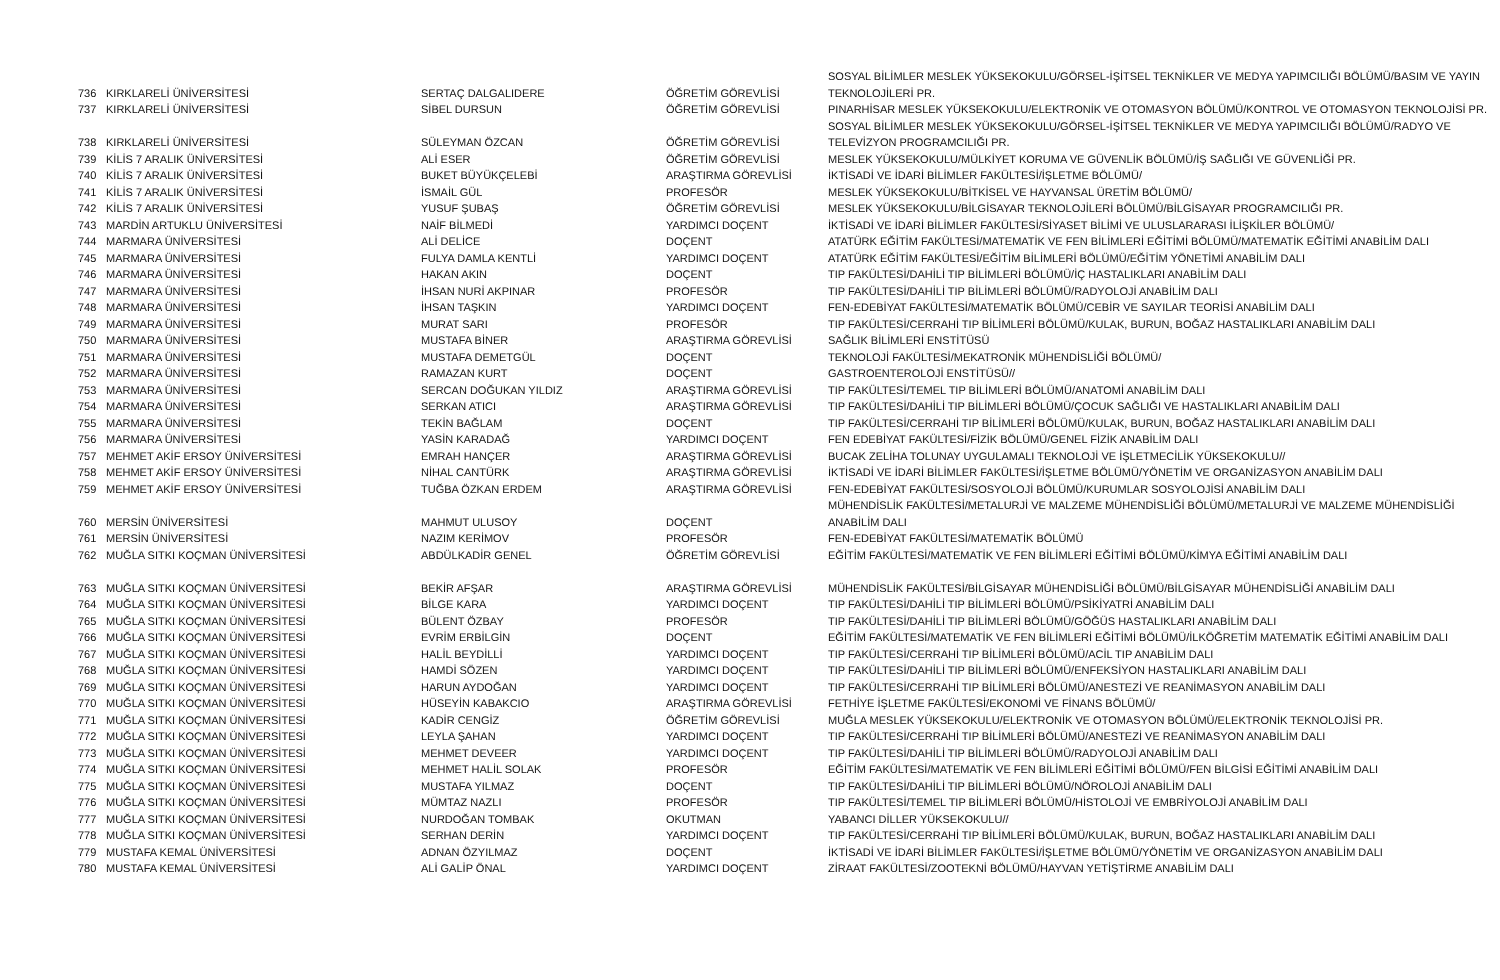| 736 | KIRKLARELİ ÜNİVERSİTESİ | SERTAÇ DALGALIDERE | ÖĞRETİM GÖREVLİSİ | SOSYAL BİLİMLER MESLEK YÜKSEKOKULU/GÖRSEL-İŞİTSEL TEKNİKLER VE MEDYA YAPIMCILIĞI BÖLÜMÜ/BASIM VE YAYIN TEKNOLOJİLERİ PR. |
| 737 | KIRKLARELİ ÜNİVERSİTESİ | SİBEL DURSUN | ÖĞRETİM GÖREVLİSİ | PINARHİSAR MESLEK YÜKSEKOKULU/ELEKTRONİK VE OTOMASYON BÖLÜMÜ/KONTROL VE OTOMASYON TEKNOLOJİSİ PR. |
| 738 | KIRKLARELİ ÜNİVERSİTESİ | SÜLEYMAN ÖZCAN | ÖĞRETİM GÖREVLİSİ | SOSYAL BİLİMLER MESLEK YÜKSEKOKULU/GÖRSEL-İŞİTSEL TEKNİKLER VE MEDYA YAPIMCILIĞI BÖLÜMÜ/RADYO VE TELEVİZYON PROGRAMCILIĞI PR. |
| 739 | KİLİS 7 ARALIK ÜNİVERSİTESİ | ALİ ESER | ÖĞRETİM GÖREVLİSİ | MESLEK YÜKSEKOKULU/MÜLKİYET KORUMA VE GÜVENLİK BÖLÜMÜ/İŞ SAĞLIĞI VE GÜVENLİĞİ PR. |
| 740 | KİLİS 7 ARALIK ÜNİVERSİTESİ | BUKET BÜYÜKÇELEBİ | ARAŞTIRMA GÖREVLİSİ | İKTİSADİ VE İDARİ BİLİMLER FAKÜLTESİ/İŞLETME BÖLÜMÜ/ |
| 741 | KİLİS 7 ARALIK ÜNİVERSİTESİ | İSMAİL GÜL | PROFESÖR | MESLEK YÜKSEKOKULU/BİTKİSEL VE HAYVANSAL ÜRETİM BÖLÜMÜ/ |
| 742 | KİLİS 7 ARALIK ÜNİVERSİTESİ | YUSUF ŞUBAŞ | ÖĞRETİM GÖREVLİSİ | MESLEK YÜKSEKOKULU/BİLGİSAYAR TEKNOLOJİLERİ BÖLÜMÜ/BİLGİSAYAR PROGRAMCILIĞI PR. |
| 743 | MARDİN ARTUKLU ÜNİVERSİTESİ | NAİF BİLMEDİ | YARDIMCI DOÇENT | İKTİSADİ VE İDARİ BİLİMLER FAKÜLTESİ/SİYASET BİLİMİ VE ULUSLARARASI İLİŞKİLER BÖLÜMÜ/ |
| 744 | MARMARA ÜNİVERSİTESİ | ALİ DELİCE | DOÇENT | ATATÜRK EĞİTİM FAKÜLTESİ/MATEMATİK VE FEN BİLİMLERİ EĞİTİMİ BÖLÜMÜ/MATEMATİK EĞİTİMİ ANABİLİM DALI |
| 745 | MARMARA ÜNİVERSİTESİ | FULYA DAMLA KENTLİ | YARDIMCI DOÇENT | ATATÜRK EĞİTİM FAKÜLTESİ/EĞİTİM BİLİMLERİ BÖLÜMÜ/EĞİTİM YÖNETİMİ ANABİLİM DALI |
| 746 | MARMARA ÜNİVERSİTESİ | HAKAN AKIN | DOÇENT | TIP FAKÜLTESİ/DAHİLİ TIP BİLİMLERİ BÖLÜMÜ/İÇ HASTALIKLARI ANABİLİM DALI |
| 747 | MARMARA ÜNİVERSİTESİ | İHSAN NURİ AKPINAR | PROFESÖR | TIP FAKÜLTESİ/DAHİLİ TIP BİLİMLERİ BÖLÜMÜ/RADYOLOJİ ANABİLİM DALI |
| 748 | MARMARA ÜNİVERSİTESİ | İHSAN TAŞKIN | YARDIMCI DOÇENT | FEN-EDEBİYAT FAKÜLTESİ/MATEMATİK BÖLÜMÜ/CEBİR VE SAYILAR TEORİSİ ANABİLİM DALI |
| 749 | MARMARA ÜNİVERSİTESİ | MURAT SARI | PROFESÖR | TIP FAKÜLTESİ/CERRAHİ TIP BİLİMLERİ BÖLÜMÜ/KULAK, BURUN, BOĞAZ HASTALIKLARI ANABİLİM DALI |
| 750 | MARMARA ÜNİVERSİTESİ | MUSTAFA BİNER | ARAŞTIRMA GÖREVLİSİ | SAĞLIK BİLİMLERİ ENSTİTÜSÜ |
| 751 | MARMARA ÜNİVERSİTESİ | MUSTAFA DEMETGÜL | DOÇENT | TEKNOLOJİ FAKÜLTESİ/MEKATRONİK MÜHENDİSLİĞİ BÖLÜMÜ/ |
| 752 | MARMARA ÜNİVERSİTESİ | RAMAZAN KURT | DOÇENT | GASTROENTEROLOJİ ENSTİTÜSÜ// |
| 753 | MARMARA ÜNİVERSİTESİ | SERCAN DOĞUKAN YILDIZ | ARAŞTIRMA GÖREVLİSİ | TIP FAKÜLTESİ/TEMEL TIP BİLİMLERİ BÖLÜMÜ/ANATOMİ ANABİLİM DALI |
| 754 | MARMARA ÜNİVERSİTESİ | SERKAN ATICI | ARAŞTIRMA GÖREVLİSİ | TIP FAKÜLTESİ/DAHİLİ TIP BİLİMLERİ BÖLÜMÜ/ÇOCUK SAĞLIĞI VE HASTALIKLARI ANABİLİM DALI |
| 755 | MARMARA ÜNİVERSİTESİ | TEKİN BAĞLAM | DOÇENT | TIP FAKÜLTESİ/CERRAHİ TIP BİLİMLERİ BÖLÜMÜ/KULAK, BURUN, BOĞAZ HASTALIKLARI ANABİLİM DALI |
| 756 | MARMARA ÜNİVERSİTESİ | YASİN KARADAĞ | YARDIMCI DOÇENT | FEN EDEBİYAT FAKÜLTESİ/FİZİK BÖLÜMÜ/GENEL FİZİK ANABİLİM DALI |
| 757 | MEHMET AKİF ERSOY ÜNİVERSİTESİ | EMRAH HANÇER | ARAŞTIRMA GÖREVLİSİ | BUCAK ZELİHA TOLUNAY UYGULAMALI TEKNOLOJİ VE İŞLETMECİLİK YÜKSEKOKULU// |
| 758 | MEHMET AKİF ERSOY ÜNİVERSİTESİ | NİHAL CANTÜRK | ARAŞTIRMA GÖREVLİSİ | İKTİSADİ VE İDARİ BİLİMLER FAKÜLTESİ/İŞLETME BÖLÜMÜ/YÖNETİM VE ORGANİZASYON ANABİLİM DALI |
| 759 | MEHMET AKİF ERSOY ÜNİVERSİTESİ | TUĞBA ÖZKAN ERDEM | ARAŞTIRMA GÖREVLİSİ | FEN-EDEBİYAT FAKÜLTESİ/SOSYOLOJİ BÖLÜMÜ/KURUMLAR SOSYOLOJİSİ ANABİLİM DALI |
| 760 | MERSİN ÜNİVERSİTESİ | MAHMUT ULUSOY | DOÇENT | MÜHENDİSLİK FAKÜLTESİ/METALURJİ VE MALZEME MÜHENDİSLİĞİ BÖLÜMÜ/METALURJİ VE MALZEME MÜHENDİSLİĞİ ANABİLİM DALI |
| 761 | MERSİN ÜNİVERSİTESİ | NAZIM KERİMOV | PROFESÖR | FEN-EDEBİYAT FAKÜLTESİ/MATEMATİK BÖLÜMÜ |
| 762 | MUĞLA SITKI KOÇMAN ÜNİVERSİTESİ | ABDÜLKADİR GENEL | ÖĞRETİM GÖREVLİSİ | EĞİTİM FAKÜLTESİ/MATEMATİK VE FEN BİLİMLERİ EĞİTİMİ BÖLÜMÜ/KİMYA EĞİTİMİ ANABİLİM DALI |
| 763 | MUĞLA SITKI KOÇMAN ÜNİVERSİTESİ | BEKİR AFŞAR | ARAŞTIRMA GÖREVLİSİ | MÜHENDİSLİK FAKÜLTESİ/BİLGİSAYAR MÜHENDİSLİĞİ BÖLÜMÜ/BİLGİSAYAR MÜHENDİSLİĞİ ANABİLİM DALI |
| 764 | MUĞLA SITKI KOÇMAN ÜNİVERSİTESİ | BİLGE KARA | YARDIMCI DOÇENT | TIP FAKÜLTESİ/DAHİLİ TIP BİLİMLERİ BÖLÜMÜ/PSİKİYATRİ ANABİLİM DALI |
| 765 | MUĞLA SITKI KOÇMAN ÜNİVERSİTESİ | BÜLENT ÖZBAY | PROFESÖR | TIP FAKÜLTESİ/DAHİLİ TIP BİLİMLERİ BÖLÜMÜ/GÖĞÜS HASTALIKLARI ANABİLİM DALI |
| 766 | MUĞLA SITKI KOÇMAN ÜNİVERSİTESİ | EVRİM ERBİLGİN | DOÇENT | EĞİTİM FAKÜLTESİ/MATEMATİK VE FEN BİLİMLERİ EĞİTİMİ BÖLÜMÜ/İLKÖĞRETİM MATEMATİK EĞİTİMİ ANABİLİM DALI |
| 767 | MUĞLA SITKI KOÇMAN ÜNİVERSİTESİ | HALİL BEYDİLLİ | YARDIMCI DOÇENT | TIP FAKÜLTESİ/CERRAHİ TIP BİLİMLERİ BÖLÜMÜ/ACİL TIP ANABİLİM DALI |
| 768 | MUĞLA SITKI KOÇMAN ÜNİVERSİTESİ | HAMDİ SÖZEN | YARDIMCI DOÇENT | TIP FAKÜLTESİ/DAHİLİ TIP BİLİMLERİ BÖLÜMÜ/ENFEKSİYON HASTALIKLARI ANABİLİM DALI |
| 769 | MUĞLA SITKI KOÇMAN ÜNİVERSİTESİ | HARUN AYDOĞAN | YARDIMCI DOÇENT | TIP FAKÜLTESİ/CERRAHİ TIP BİLİMLERİ BÖLÜMÜ/ANESTEZİ VE REANİMASYON ANABİLİM DALI |
| 770 | MUĞLA SITKI KOÇMAN ÜNİVERSİTESİ | HÜSEYİN KABAKCIO | ARAŞTIRMA GÖREVLİSİ | FETHİYE İŞLETME FAKÜLTESİ/EKONOMİ VE FİNANS BÖLÜMÜ/ |
| 771 | MUĞLA SITKI KOÇMAN ÜNİVERSİTESİ | KADİR CENGİZ | ÖĞRETİM GÖREVLİSİ | MUĞLA MESLEK YÜKSEKOKULU/ELEKTRONİK VE OTOMASYON BÖLÜMÜ/ELEKTRONİK TEKNOLOJİSİ PR. |
| 772 | MUĞLA SITKI KOÇMAN ÜNİVERSİTESİ | LEYLA ŞAHAN | YARDIMCI DOÇENT | TIP FAKÜLTESİ/CERRAHİ TIP BİLİMLERİ BÖLÜMÜ/ANESTEZİ VE REANİMASYON ANABİLİM DALI |
| 773 | MUĞLA SITKI KOÇMAN ÜNİVERSİTESİ | MEHMET DEVEER | YARDIMCI DOÇENT | TIP FAKÜLTESİ/DAHİLİ TIP BİLİMLERİ BÖLÜMÜ/RADYOLOJİ ANABİLİM DALI |
| 774 | MUĞLA SITKI KOÇMAN ÜNİVERSİTESİ | MEHMET HALİL SOLAK | PROFESÖR | EĞİTİM FAKÜLTESİ/MATEMATİK VE FEN BİLİMLERİ EĞİTİMİ BÖLÜMÜ/FEN BİLGİSİ EĞİTİMİ ANABİLİM DALI |
| 775 | MUĞLA SITKI KOÇMAN ÜNİVERSİTESİ | MUSTAFA YILMAZ | DOÇENT | TIP FAKÜLTESİ/DAHİLİ TIP BİLİMLERİ BÖLÜMÜ/NÖROLOJİ ANABİLİM DALI |
| 776 | MUĞLA SITKI KOÇMAN ÜNİVERSİTESİ | MÜMTAZ NAZLI | PROFESÖR | TIP FAKÜLTESİ/TEMEL TIP BİLİMLERİ BÖLÜMÜ/HİSTOLOJİ VE EMBRİYOLOJİ ANABİLİM DALI |
| 777 | MUĞLA SITKI KOÇMAN ÜNİVERSİTESİ | NURDOĞAN TOMBAK | OKUTMAN | YABANCI DİLLER YÜKSEKOKULU// |
| 778 | MUĞLA SITKI KOÇMAN ÜNİVERSİTESİ | SERHAN DERİN | YARDIMCI DOÇENT | TIP FAKÜLTESİ/CERRAHİ TIP BİLİMLERİ BÖLÜMÜ/KULAK, BURUN, BOĞAZ HASTALIKLARI ANABİLİM DALI |
| 779 | MUSTAFA KEMAL ÜNİVERSİTESİ | ADNAN ÖZYILMAZ | DOÇENT | İKTİSADİ VE İDARİ BİLİMLER FAKÜLTESİ/İŞLETME BÖLÜMÜ/YÖNETİM VE ORGANİZASYON ANABİLİM DALI |
| 780 | MUSTAFA KEMAL ÜNİVERSİTESİ | ALİ GALİP ÖNAL | YARDIMCI DOÇENT | ZİRAAT FAKÜLTESİ/ZOOTEKNİ BÖLÜMÜ/HAYVAN YETİŞTİRME ANABİLİM DALI |